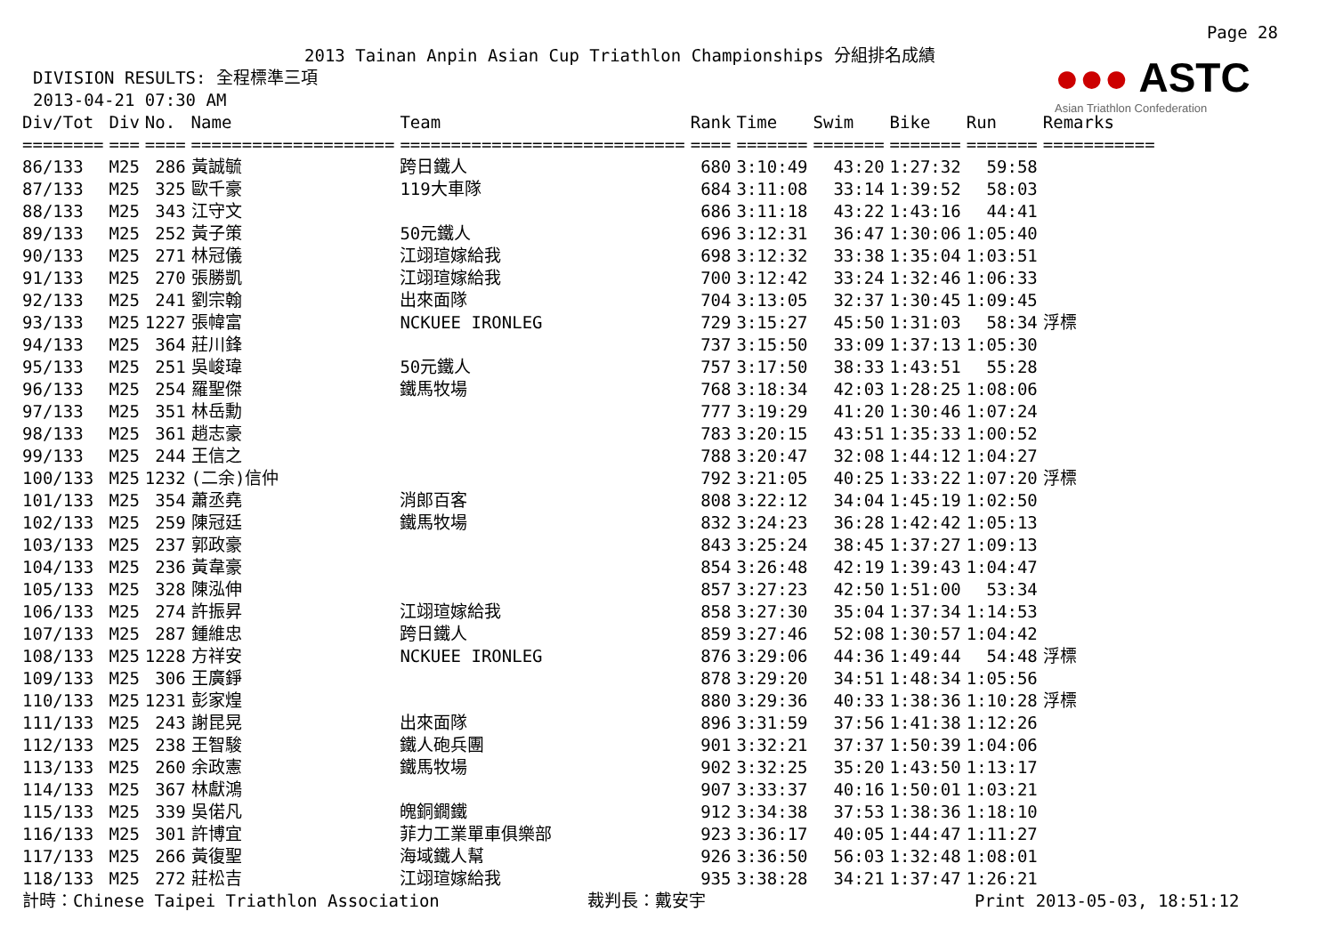Page 28
●●● ASTC
Asian Triathlon Confederation
2013 Tainan Anpin Asian Cup Triathlon Championships 分組排名成績
DIVISION RESULTS: 全程標準三項
2013-04-21 07:30 AM
| Div/Tot | Div | No. | Name | Team | Rank | Time | Swim | Bike | Run | Remarks |
| --- | --- | --- | --- | --- | --- | --- | --- | --- | --- | --- |
| ======== | === | ==== | ==================== | ============================ | ==== | ======= | ======= | ======= | ======= | =========== |
| 86/133 | M25 | 286 | 黃誠毓 | 跨日鐵人 | 680 | 3:10:49 | 43:20 | 1:27:32 | 59:58 | |
| 87/133 | M25 | 325 | 歐千豪 | 119大車隊 | 684 | 3:11:08 | 33:14 | 1:39:52 | 58:03 | |
| 88/133 | M25 | 343 | 江守文 | | 686 | 3:11:18 | 43:22 | 1:43:16 | 44:41 | |
| 89/133 | M25 | 252 | 黃子策 | 50元鐵人 | 696 | 3:12:31 | 36:47 | 1:30:06 | 1:05:40 | |
| 90/133 | M25 | 271 | 林冠儀 | 江翊瑄嫁給我 | 698 | 3:12:32 | 33:38 | 1:35:04 | 1:03:51 | |
| 91/133 | M25 | 270 | 張勝凱 | 江翊瑄嫁給我 | 700 | 3:12:42 | 33:24 | 1:32:46 | 1:06:33 | |
| 92/133 | M25 | 241 | 劉宗翰 | 出來面隊 | 704 | 3:13:05 | 32:37 | 1:30:45 | 1:09:45 | |
| 93/133 | M25 | 1227 | 張幃富 | NCKUEE IRONLEG | 729 | 3:15:27 | 45:50 | 1:31:03 | 58:34 | 浮標 |
| 94/133 | M25 | 364 | 莊川鋒 | | 737 | 3:15:50 | 33:09 | 1:37:13 | 1:05:30 | |
| 95/133 | M25 | 251 | 吳峻瑋 | 50元鐵人 | 757 | 3:17:50 | 38:33 | 1:43:51 | 55:28 | |
| 96/133 | M25 | 254 | 羅聖傑 | 鐵馬牧場 | 768 | 3:18:34 | 42:03 | 1:28:25 | 1:08:06 | |
| 97/133 | M25 | 351 | 林岳勳 | | 777 | 3:19:29 | 41:20 | 1:30:46 | 1:07:24 | |
| 98/133 | M25 | 361 | 趙志豪 | | 783 | 3:20:15 | 43:51 | 1:35:33 | 1:00:52 | |
| 99/133 | M25 | 244 | 王信之 | | 788 | 3:20:47 | 32:08 | 1:44:12 | 1:04:27 | |
| 100/133 | M25 | 1232 | (二余)信仲 | | 792 | 3:21:05 | 40:25 | 1:33:22 | 1:07:20 | 浮標 |
| 101/133 | M25 | 354 | 蕭丞堯 | 消郎百客 | 808 | 3:22:12 | 34:04 | 1:45:19 | 1:02:50 | |
| 102/133 | M25 | 259 | 陳冠廷 | 鐵馬牧場 | 832 | 3:24:23 | 36:28 | 1:42:42 | 1:05:13 | |
| 103/133 | M25 | 237 | 郭政豪 | | 843 | 3:25:24 | 38:45 | 1:37:27 | 1:09:13 | |
| 104/133 | M25 | 236 | 黃韋豪 | | 854 | 3:26:48 | 42:19 | 1:39:43 | 1:04:47 | |
| 105/133 | M25 | 328 | 陳泓伸 | | 857 | 3:27:23 | 42:50 | 1:51:00 | 53:34 | |
| 106/133 | M25 | 274 | 許振昇 | 江翊瑄嫁給我 | 858 | 3:27:30 | 35:04 | 1:37:34 | 1:14:53 | |
| 107/133 | M25 | 287 | 鍾維忠 | 跨日鐵人 | 859 | 3:27:46 | 52:08 | 1:30:57 | 1:04:42 | |
| 108/133 | M25 | 1228 | 方祥安 | NCKUEE IRONLEG | 876 | 3:29:06 | 44:36 | 1:49:44 | 54:48 | 浮標 |
| 109/133 | M25 | 306 | 王廣錚 | | 878 | 3:29:20 | 34:51 | 1:48:34 | 1:05:56 | |
| 110/133 | M25 | 1231 | 彭家煌 | | 880 | 3:29:36 | 40:33 | 1:38:36 | 1:10:28 | 浮標 |
| 111/133 | M25 | 243 | 謝昆晃 | 出來面隊 | 896 | 3:31:59 | 37:56 | 1:41:38 | 1:12:26 | |
| 112/133 | M25 | 238 | 王智駿 | 鐵人砲兵團 | 901 | 3:32:21 | 37:37 | 1:50:39 | 1:04:06 | |
| 113/133 | M25 | 260 | 余政憲 | 鐵馬牧場 | 902 | 3:32:25 | 35:20 | 1:43:50 | 1:13:17 | |
| 114/133 | M25 | 367 | 林獻鴻 | | 907 | 3:33:37 | 40:16 | 1:50:01 | 1:03:21 | |
| 115/133 | M25 | 339 | 吳偌凡 | 魄銅鐗鐵 | 912 | 3:34:38 | 37:53 | 1:38:36 | 1:18:10 | |
| 116/133 | M25 | 301 | 許博宜 | 菲力工業單車俱樂部 | 923 | 3:36:17 | 40:05 | 1:44:47 | 1:11:27 | |
| 117/133 | M25 | 266 | 黃復聖 | 海域鐵人幫 | 926 | 3:36:50 | 56:03 | 1:32:48 | 1:08:01 | |
| 118/133 | M25 | 272 | 莊松吉 | 江翊瑄嫁給我 | 935 | 3:38:28 | 34:21 | 1:37:47 | 1:26:21 | |
計時：Chinese Taipei Triathlon Association 裁判長：戴安宇 Print 2013-05-03, 18:51:12